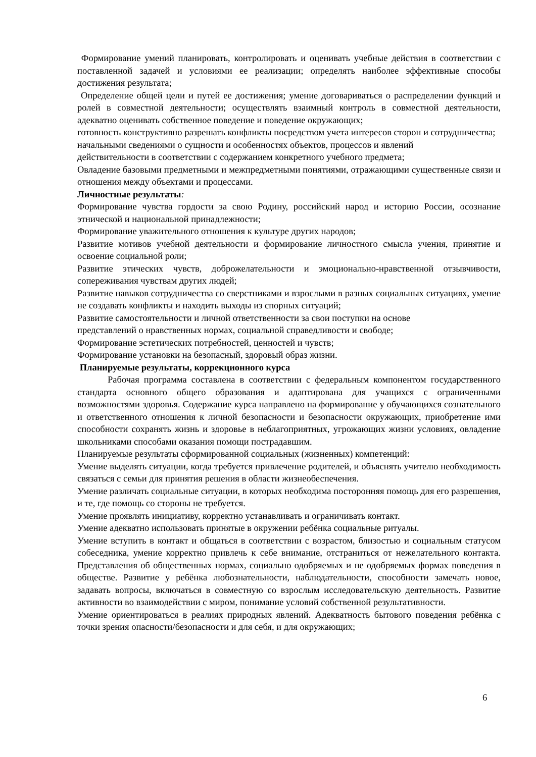Формирование умений планировать, контролировать и оценивать учебные действия в соответствии с поставленной задачей и условиями ее реализации; определять наиболее эффективные способы достижения результата;
Определение общей цели и путей ее достижения; умение договариваться о распределении функций и ролей в совместной деятельности; осуществлять взаимный контроль в совместной деятельности, адекватно оценивать собственное поведение и поведение окружающих;
готовность конструктивно разрешать конфликты посредством учета интересов сторон и сотрудничества;
начальными сведениями о сущности и особенностях объектов, процессов и явлений
действительности в соответствии с содержанием конкретного учебного предмета;
Овладение базовыми предметными и межпредметными понятиями, отражающими существенные связи и отношения между объектами и процессами.
Личностные результаты:
Формирование чувства гордости за свою Родину, российский народ и историю России, осознание этнической и национальной принадлежности;
Формирование уважительного отношения к культуре других народов;
Развитие мотивов учебной деятельности и формирование личностного смысла учения, принятие и освоение социальной роли;
Развитие этических чувств, доброжелательности и эмоционально-нравственной отзывчивости, сопереживания чувствам других людей;
Развитие навыков сотрудничества со сверстниками и взрослыми в разных социальных ситуациях, умение не создавать конфликты и находить выходы из спорных ситуаций;
Развитие самостоятельности и личной ответственности за свои поступки на основе
представлений о нравственных нормах, социальной справедливости и свободе;
Формирование эстетических потребностей, ценностей и чувств;
Формирование установки на безопасный, здоровый образ жизни.
Планируемые результаты, коррекционного курса
Рабочая программа составлена в соответствии с федеральным компонентом государственного стандарта основного общего образования и адаптирована для учащихся с ограниченными возможностями здоровья. Содержание курса направлено на формирование у обучающихся сознательного и ответственного отношения к личной безопасности и безопасности окружающих, приобретение ими способности сохранять жизнь и здоровье в неблагоприятных, угрожающих жизни условиях, овладение школьниками способами оказания помощи пострадавшим.
Планируемые результаты сформированной социальных (жизненных) компетенций:
Умение выделять ситуации, когда требуется привлечение родителей, и объяснять учителю необходимость связаться с семьи для принятия решения в области жизнеобеспечения.
Умение различать социальные ситуации, в которых необходима посторонняя помощь для его разрешения, и те, где помощь со стороны не требуется.
Умение проявлять инициативу, корректно устанавливать и ограничивать контакт.
Умение адекватно использовать принятые в окружении ребёнка социальные ритуалы.
Умение вступить в контакт и общаться в соответствии с возрастом, близостью и социальным статусом собеседника, умение корректно привлечь к себе внимание, отстраниться от нежелательного контакта. Представления об общественных нормах, социально одобряемых и не одобряемых формах поведения в обществе. Развитие у ребёнка любознательности, наблюдательности, способности замечать новое, задавать вопросы, включаться в совместную со взрослым исследовательскую деятельность. Развитие активности во взаимодействии с миром, понимание условий собственной результативности.
Умение ориентироваться в реалиях природных явлений. Адекватность бытового поведения ребёнка с точки зрения опасности/безопасности и для себя, и для окружающих;
6